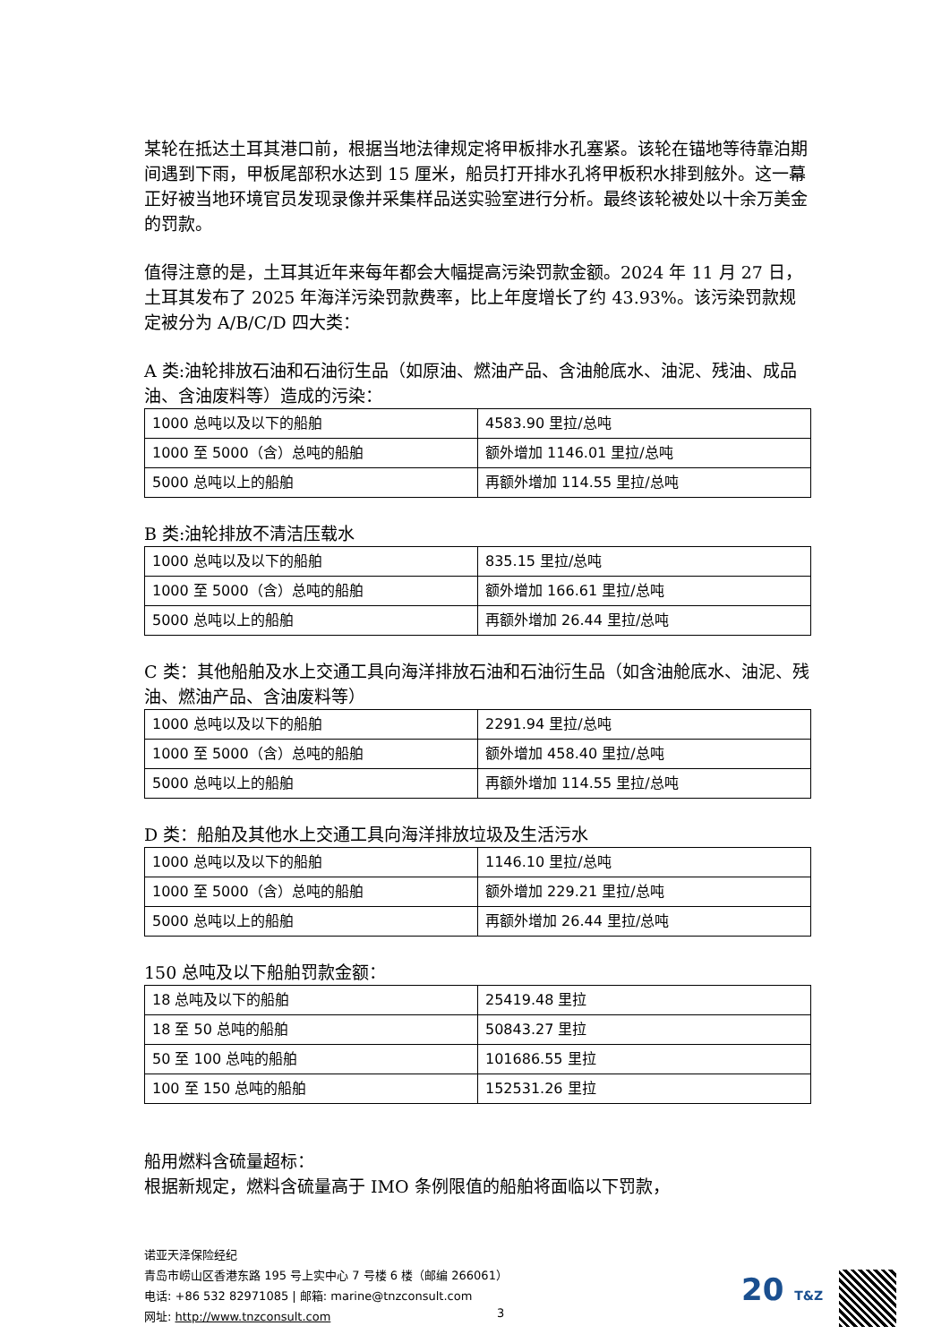某轮在抵达土耳其港口前，根据当地法律规定将甲板排水孔塞紧。该轮在锚地等待靠泊期间遇到下雨，甲板尾部积水达到 15 厘米，船员打开排水孔将甲板积水排到舷外。这一幕正好被当地环境官员发现录像并采集样品送实验室进行分析。最终该轮被处以十余万美金的罚款。
值得注意的是，土耳其近年来每年都会大幅提高污染罚款金额。2024 年 11 月 27 日，土耳其发布了 2025 年海洋污染罚款费率，比上年度增长了约 43.93%。该污染罚款规定被分为 A/B/C/D 四大类：
A 类:油轮排放石油和石油衍生品（如原油、燃油产品、含油舱底水、油泥、残油、成品油、含油废料等）造成的污染：
| 1000 总吨以及以下的船舶 | 4583.90 里拉/总吨 |
| 1000 至 5000（含）总吨的船舶 | 额外增加 1146.01 里拉/总吨 |
| 5000 总吨以上的船舶 | 再额外增加 114.55 里拉/总吨 |
B 类:油轮排放不清洁压载水
| 1000 总吨以及以下的船舶 | 835.15 里拉/总吨 |
| 1000 至 5000（含）总吨的船舶 | 额外增加 166.61 里拉/总吨 |
| 5000 总吨以上的船舶 | 再额外增加 26.44 里拉/总吨 |
C 类：其他船舶及水上交通工具向海洋排放石油和石油衍生品（如含油舱底水、油泥、残油、燃油产品、含油废料等）
| 1000 总吨以及以下的船舶 | 2291.94 里拉/总吨 |
| 1000 至 5000（含）总吨的船舶 | 额外增加 458.40 里拉/总吨 |
| 5000 总吨以上的船舶 | 再额外增加 114.55 里拉/总吨 |
D 类：船舶及其他水上交通工具向海洋排放垃圾及生活污水
| 1000 总吨以及以下的船舶 | 1146.10 里拉/总吨 |
| 1000 至 5000（含）总吨的船舶 | 额外增加 229.21 里拉/总吨 |
| 5000 总吨以上的船舶 | 再额外增加 26.44 里拉/总吨 |
150 总吨及以下船舶罚款金额：
| 18 总吨及以下的船舶 | 25419.48 里拉 |
| 18 至 50 总吨的船舶 | 50843.27 里拉 |
| 50 至 100 总吨的船舶 | 101686.55 里拉 |
| 100 至 150 总吨的船舶 | 152531.26 里拉 |
船用燃料含硫量超标：
根据新规定，燃料含硫量高于 IMO 条例限值的船舶将面临以下罚款，
诺亚天泽保险经纪
青岛市崂山区香港东路 195 号上实中心 7 号楼 6 楼（邮编 266061）
电话: +86 532 82971085 | 邮箱: marine@tnzconsult.com
网址: http://www.tnzconsult.com
3
20 T&Z